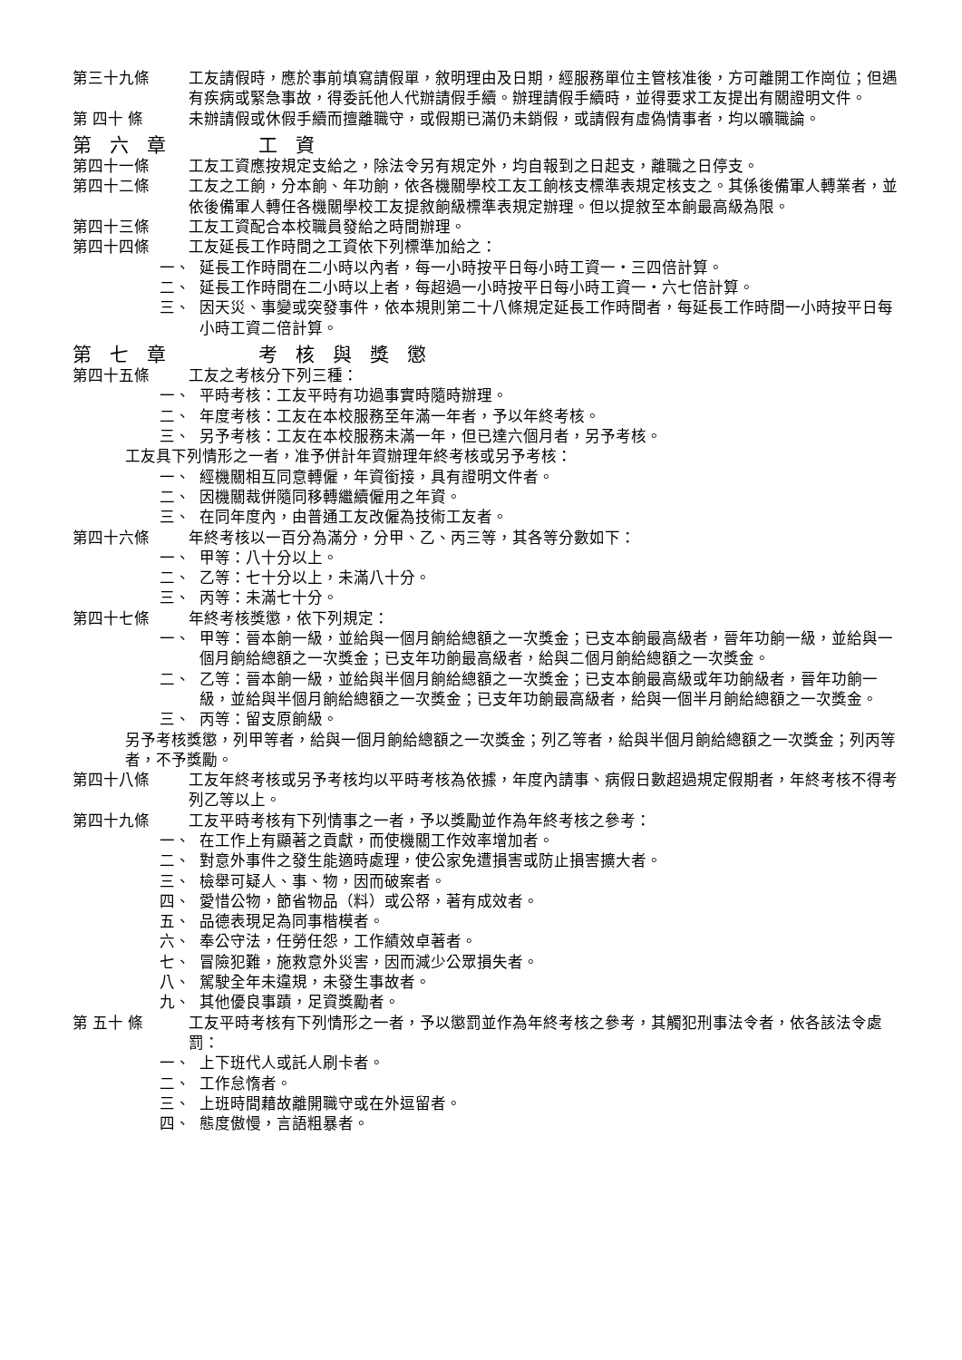第三十九條 工友請假時，應於事前填寫請假單，敘明理由及日期，經服務單位主管核准後，方可離開工作崗位；但遇有疾病或緊急事故，得委託他人代辦請假手續。辦理請假手續時，並得要求工友提出有關證明文件。
第 四十 條 未辦請假或休假手續而擅離職守，或假期已滿仍未銷假，或請假有虛偽情事者，均以曠職論。
第六章　　工資
第四十一條 工友工資應按規定支給之，除法令另有規定外，均自報到之日起支，離職之日停支。
第四十二條 工友之工餉，分本餉、年功餉，依各機關學校工友工餉核支標準表規定核支之。其係後備軍人轉業者，並依後備軍人轉任各機關學校工友提敘餉級標準表規定辦理。但以提敘至本餉最高級為限。
第四十三條 工友工資配合本校職員發給之時間辦理。
第四十四條 工友延長工作時間之工資依下列標準加給之：
一、 延長工作時間在二小時以內者，每一小時按平日每小時工資一‧三四倍計算。
二、 延長工作時間在二小時以上者，每超過一小時按平日每小時工資一‧六七倍計算。
三、 因天災、事變或突發事件，依本規則第二十八條規定延長工作時間者，每延長工作時間一小時按平日每小時工資二倍計算。
第七章　　考核與獎懲
第四十五條 工友之考核分下列三種：
一、 平時考核：工友平時有功過事實時隨時辦理。
二、 年度考核：工友在本校服務至年滿一年者，予以年終考核。
三、 另予考核：工友在本校服務未滿一年，但已達六個月者，另予考核。
工友具下列情形之一者，准予併計年資辦理年終考核或另予考核：
一、 經機關相互同意轉僱，年資銜接，具有證明文件者。
二、 因機關裁併隨同移轉繼續僱用之年資。
三、 在同年度內，由普通工友改僱為技術工友者。
第四十六條 年終考核以一百分為滿分，分甲、乙、丙三等，其各等分數如下：
一、 甲等：八十分以上。
二、 乙等：七十分以上，未滿八十分。
三、 丙等：未滿七十分。
第四十七條 年終考核獎懲，依下列規定：
一、 甲等：晉本餉一級，並給與一個月餉給總額之一次獎金；已支本餉最高級者，晉年功餉一級，並給與一個月餉給總額之一次獎金；已支年功餉最高級者，給與二個月餉給總額之一次獎金。
二、 乙等：晉本餉一級，並給與半個月餉給總額之一次獎金；已支本餉最高級或年功餉級者，晉年功餉一級，並給與半個月餉給總額之一次獎金；已支年功餉最高級者，給與一個半月餉給總額之一次獎金。
三、 丙等：留支原餉級。
另予考核獎懲，列甲等者，給與一個月餉給總額之一次獎金；列乙等者，給與半個月餉給總額之一次獎金；列丙等者，不予獎勵。
第四十八條 工友年終考核或另予考核均以平時考核為依據，年度內請事、病假日數超過規定假期者，年終考核不得考列乙等以上。
第四十九條 工友平時考核有下列情事之一者，予以獎勵並作為年終考核之參考：
一、 在工作上有顯著之貢獻，而使機關工作效率增加者。
二、 對意外事件之發生能適時處理，使公家免遭損害或防止損害擴大者。
三、 檢舉可疑人、事、物，因而破案者。
四、 愛惜公物，節省物品（料）或公帑，著有成效者。
五、 品德表現足為同事楷模者。
六、 奉公守法，任勞任怨，工作績效卓著者。
七、 冒險犯難，施救意外災害，因而減少公眾損失者。
八、 駕駛全年未違規，未發生事故者。
九、 其他優良事蹟，足資獎勵者。
第 五十 條 工友平時考核有下列情形之一者，予以懲罰並作為年終考核之參考，其觸犯刑事法令者，依各該法令處罰：
一、 上下班代人或託人刷卡者。
二、 工作怠惰者。
三、 上班時間藉故離開職守或在外逗留者。
四、 態度傲慢，言語粗暴者。